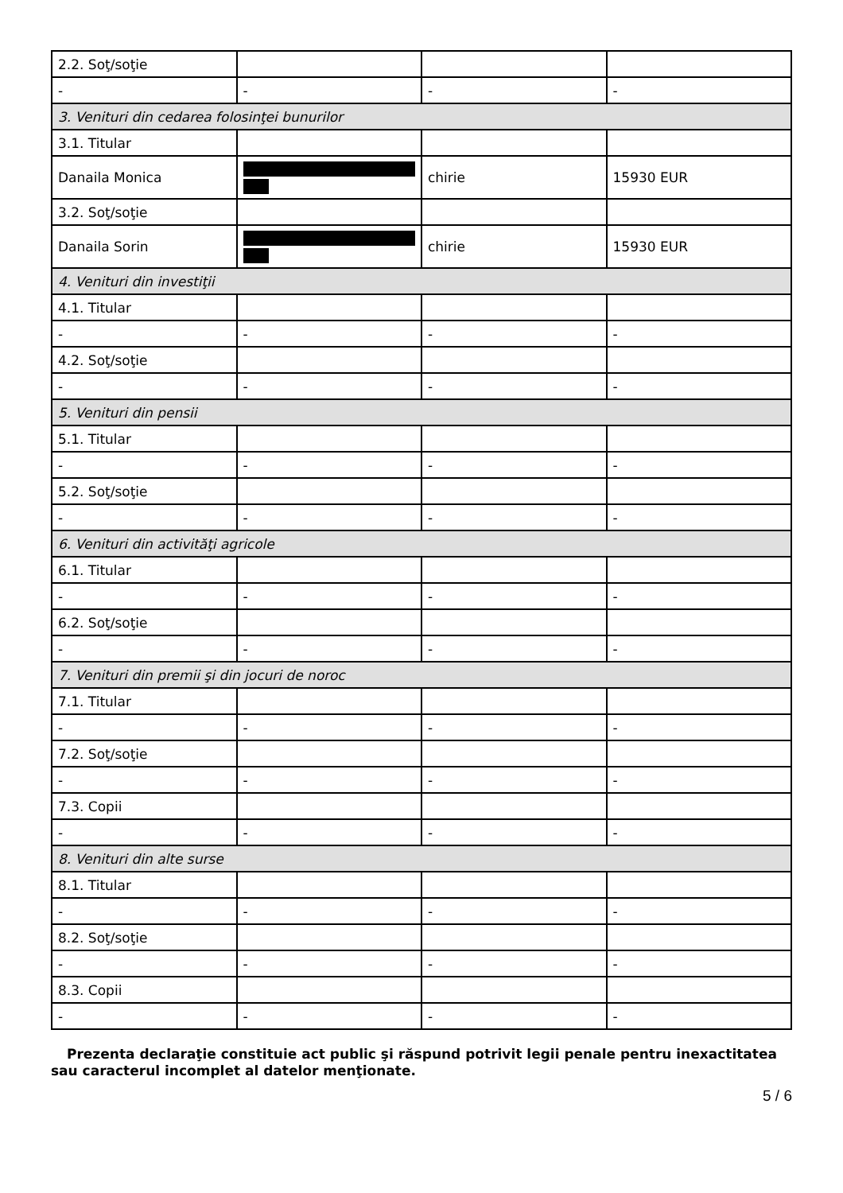| 2.2. Soţ/soţie | | | |
| - | - | - | - |
| 3. Venituri din cedarea folosinţei bunurilor | | | |
| 3.1. Titular | | | |
| Danaila Monica | | chirie | 15930 EUR |
| 3.2. Soţ/soţie | | | |
| Danaila Sorin | | chirie | 15930 EUR |
| 4. Venituri din investiţii | | | |
| 4.1. Titular | | | |
| - | - | - | - |
| 4.2. Soţ/soţie | | | |
| - | - | - | - |
| 5. Venituri din pensii | | | |
| 5.1. Titular | | | |
| - | - | - | - |
| 5.2. Soţ/soţie | | | |
| - | - | - | - |
| 6. Venituri din activităţi agricole | | | |
| 6.1. Titular | | | |
| - | - | - | - |
| 6.2. Soţ/soţie | | | |
| - | - | - | - |
| 7. Venituri din premii şi din jocuri de noroc | | | |
| 7.1. Titular | | | |
| - | - | - | - |
| 7.2. Soţ/soţie | | | |
| - | - | - | - |
| 7.3. Copii | | | |
| - | - | - | - |
| 8. Venituri din alte surse | | | |
| 8.1. Titular | | | |
| - | - | - | - |
| 8.2. Soţ/soţie | | | |
| - | - | - | - |
| 8.3. Copii | | | |
| - | - | - | - |
Prezenta declaraţie constituie act public şi răspund potrivit legii penale pentru inexactitatea sau caracterul incomplet al datelor menţionate.
5 / 6